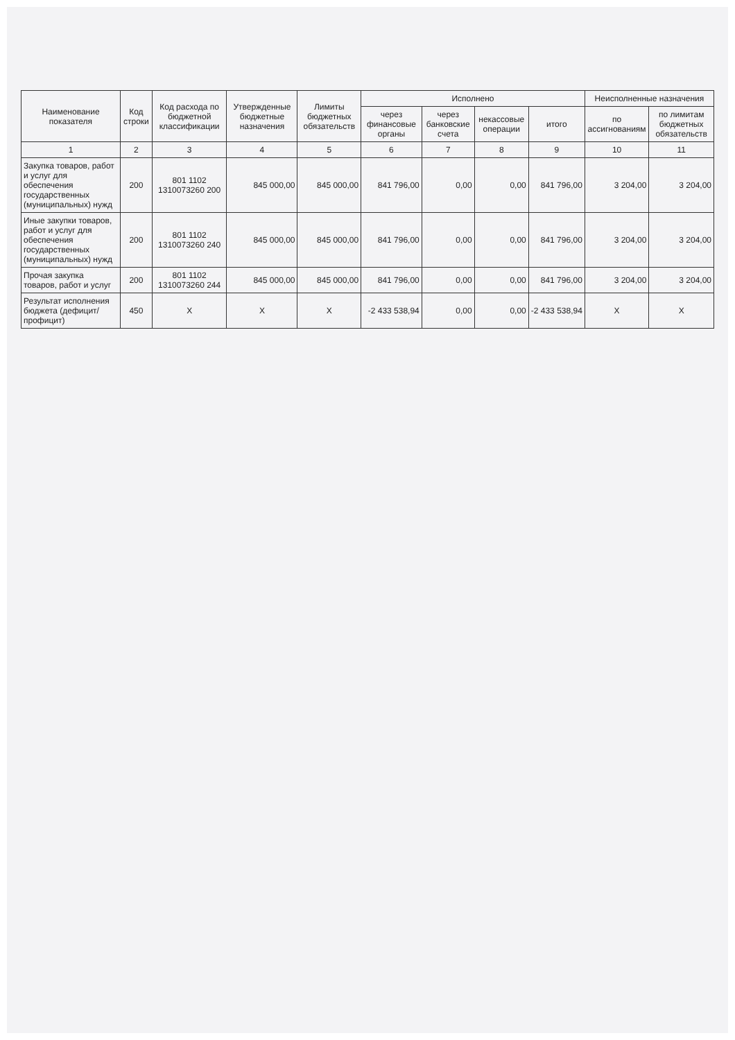| Наименование показателя | Код строки | Код расхода по бюджетной классификации | Утвержденные бюджетные назначения | Лимиты бюджетных обязательств | Исполнено | | | | Неисполненные назначения | |
| --- | --- | --- | --- | --- | --- | --- | --- | --- | --- | --- |
| | | | | | через финансовые органы | через банковские счета | некассовые операции | итого | по ассигнованиям | по лимитам бюджетных обязательств |
| 1 | 2 | 3 | 4 | 5 | 6 | 7 | 8 | 9 | 10 | 11 |
| Закупка товаров, работ и услуг для обеспечения государственных (муниципальных) нужд | 200 | 801 1102 1310073260 200 | 845 000,00 | 845 000,00 | 841 796,00 | 0,00 | 0,00 | 841 796,00 | 3 204,00 | 3 204,00 |
| Иные закупки товаров, работ и услуг для обеспечения государственных (муниципальных) нужд | 200 | 801 1102 1310073260 240 | 845 000,00 | 845 000,00 | 841 796,00 | 0,00 | 0,00 | 841 796,00 | 3 204,00 | 3 204,00 |
| Прочая закупка товаров, работ и услуг | 200 | 801 1102 1310073260 244 | 845 000,00 | 845 000,00 | 841 796,00 | 0,00 | 0,00 | 841 796,00 | 3 204,00 | 3 204,00 |
| Результат исполнения бюджета (дефицит/профицит) | 450 | X | X | X | -2 433 538,94 | 0,00 | 0,00 | -2 433 538,94 | X | X |